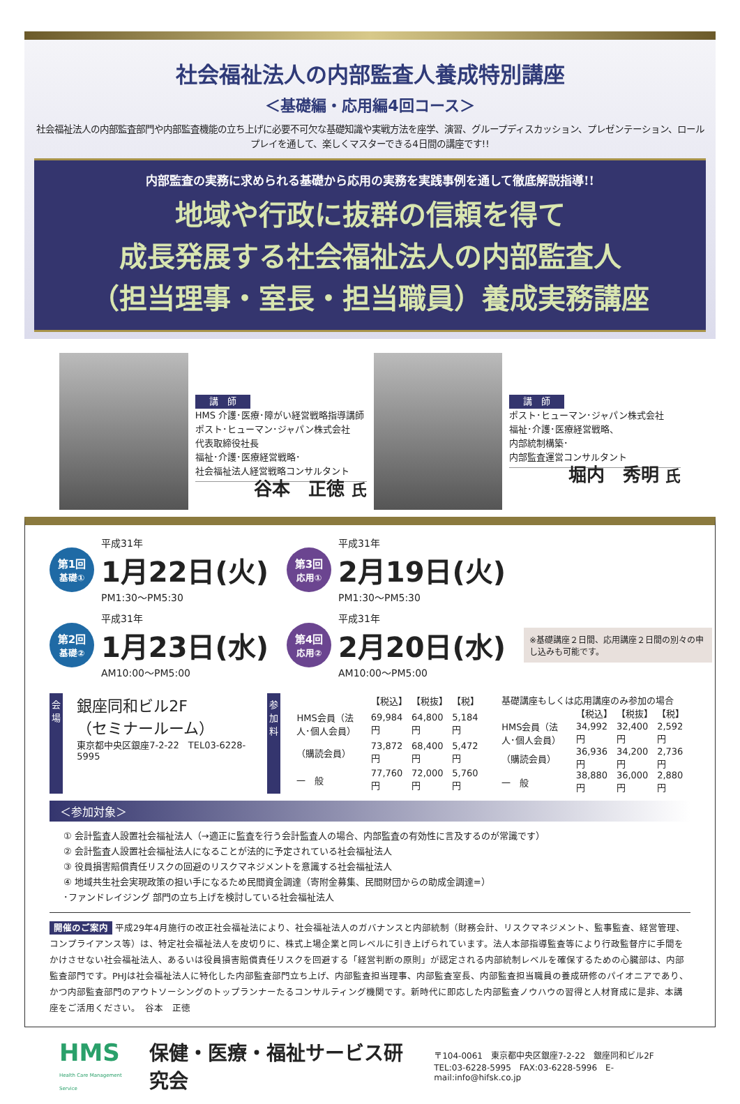社会福祉法人の内部監査人養成特別講座
＜基礎編・応用編4回コース＞
社会福祉法人の内部監査部門や内部監査機能の立ち上げに必要不可欠な基礎知識や実戦方法を座学、演習、グループディスカッション、プレゼンテーション、ロールプレイを通して、楽しくマスターできる4日間の講座です!!
内部監査の実務に求められる基礎から応用の実務を実践事例を通して徹底解説指導!!
地域や行政に抜群の信頼を得て
成長発展する社会福祉法人の内部監査人
（担当理事・室長・担当職員）養成実務講座
講　師
HMS 介護･医療･障がい経営戦略指導講師
ポスト･ヒューマン･ジャパン株式会社
代表取締役社長
福祉･介護･医療経営戦略･
社会福祉法人経営戦略コンサルタント
谷本　正徳 氏
講　師
ポスト･ヒューマン･ジャパン株式会社
福祉･介護･医療経営戦略、
内部統制構築･
内部監査運営コンサルタント
堀内　秀明 氏
第1回
基礎①
平成31年
1月22日(火)
PM1:30〜PM5:30
第3回
応用①
平成31年
2月19日(火)
PM1:30〜PM5:30
第2回
基礎②
平成31年
1月23日(水)
AM10:00〜PM5:00
第4回
応用②
平成31年
2月20日(水)
AM10:00〜PM5:00
※基礎講座２日間、応用講座２日間の別々の申し込みも可能です。
会 場
銀座同和ビル2F
（セミナールーム）
東京都中央区銀座7-2-22　TEL03-6228-5995
参 加 料
| | 【税込】 | 【税抜】 | 【税】 |
| HMS会員（法人･個人会員） | 69,984円 | 64,800円 | 5,184円 |
| （購読会員） | 73,872円 | 68,400円 | 5,472円 |
| 一 般 | 77,760円 | 72,000円 | 5,760円 |
| 基礎講座もしくは応用講座のみ参加の場合 | | | |
| | 【税込】 | 【税抜】 | 【税】 |
| HMS会員（法人･個人会員） | 34,992円 | 32,400円 | 2,592円 |
| （購読会員） | 36,936円 | 34,200円 | 2,736円 |
| 一 般 | 38,880円 | 36,000円 | 2,880円 |
＜参加対象＞
① 会計監査人設置社会福祉法人（→適正に監査を行う会計監査人の場合、内部監査の有効性に言及するのが常識です）
② 会計監査人設置社会福祉法人になることが法的に予定されている社会福祉法人
③ 役員損害賠償責任リスクの回避のリスクマネジメントを意識する社会福祉法人
④ 地域共生社会実現政策の担い手になるため民間資金調達（寄附金募集、民間財団からの助成金調達=）
･ファンドレイジング 部門の立ち上げを検討している社会福祉法人
開催のご案内 平成29年4月施行の改正社会福祉法により、社会福祉法人のガバナンスと内部統制（財務会計、リスクマネジメント、監事監査、経営管理、コンプライアンス等）は、特定社会福祉法人を皮切りに、株式上場企業と同レベルに引き上げられています。法人本部指導監査等により行政監督庁に手間をかけさせない社会福祉法人、あるいは役員損害賠償責任リスクを回避する「経営判断の原則」が認定される内部統制レベルを確保するための心臓部は、内部監査部門です。PHJは社会福祉法人に特化した内部監査部門立ち上げ、内部監査担当理事、内部監査室長、内部監査担当職員の養成研修のパイオニアであり、かつ内部監査部門のアウトソーシングのトップランナーたるコンサルティング機関です。新時代に即応した内部監査ノウハウの習得と人材育成に是非、本講座をご活用ください。　谷本　正徳
HMS
Health Care Management Service
保健・医療・福祉サービス研究会
〒104-0061　東京都中央区銀座7-2-22　銀座同和ビル2F
TEL:03-6228-5995　FAX:03-6228-5996　E-mail:info@hifsk.co.jp